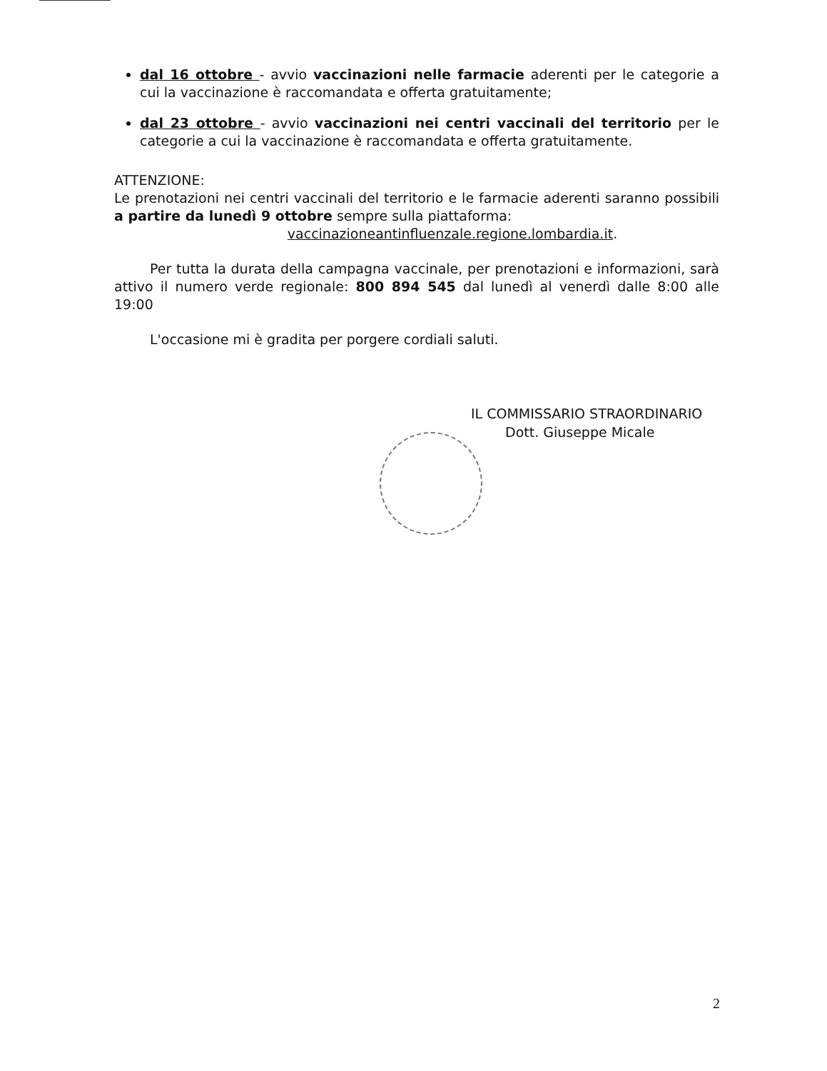dal 16 ottobre - avvio vaccinazioni nelle farmacie aderenti per le categorie a cui la vaccinazione è raccomandata e offerta gratuitamente;
dal 23 ottobre - avvio vaccinazioni nei centri vaccinali del territorio per le categorie a cui la vaccinazione è raccomandata e offerta gratuitamente.
ATTENZIONE:
Le prenotazioni nei centri vaccinali del territorio e le farmacie aderenti saranno possibili a partire da lunedì 9 ottobre sempre sulla piattaforma:
vaccinazioneantinfluenzale.regione.lombardia.it.
Per tutta la durata della campagna vaccinale, per prenotazioni e informazioni, sarà attivo il numero verde regionale: 800 894 545 dal lunedì al venerdì dalle 8:00 alle 19:00
L'occasione mi è gradita per porgere cordiali saluti.
IL COMMISSARIO STRAORDINARIO
Dott. Giuseppe Micale
2